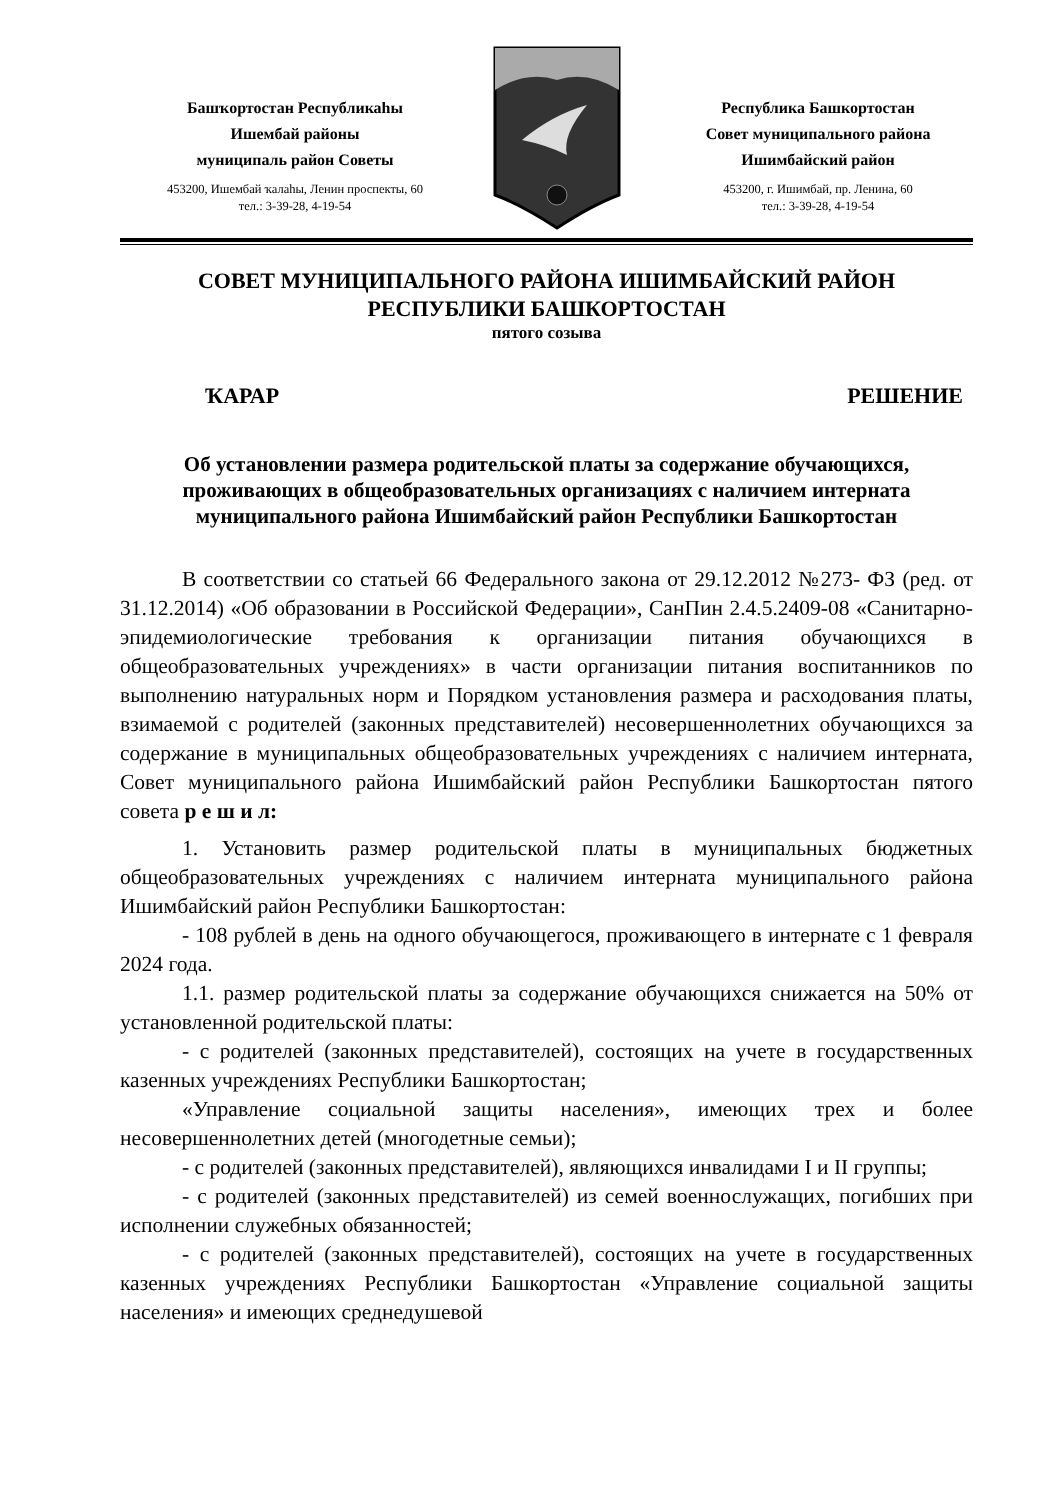Башҡортостан Республикаһы
Ишембай районы
муниципаль район Советы
453200, Ишембай ҡалаһы, Ленин проспекты, 60
тел.: 3-39-28, 4-19-54
Республика Башкортостан
Совет муниципального района
Ишимбайский район
453200, г. Ишимбай, пр. Ленина, 60
тел.: 3-39-28, 4-19-54
СОВЕТ МУНИЦИПАЛЬНОГО РАЙОНА ИШИМБАЙСКИЙ РАЙОН
РЕСПУБЛИКИ БАШКОРТОСТАН
пятого созыва
ҠАРАР РЕШЕНИЕ
Об установлении размера родительской платы за содержание обучающихся, проживающих в общеобразовательных организациях с наличием интерната муниципального района Ишимбайский район Республики Башкортостан
В соответствии со статьей 66 Федерального закона от 29.12.2012 №273- ФЗ (ред. от 31.12.2014) «Об образовании в Российской Федерации», СанПин 2.4.5.2409-08 «Санитарно-эпидемиологические требования к организации питания обучающихся в общеобразовательных учреждениях» в части организации питания воспитанников по выполнению натуральных норм и Порядком установления размера и расходования платы, взимаемой с родителей (законных представителей) несовершеннолетних обучающихся за содержание в муниципальных общеобразовательных учреждениях с наличием интерната, Совет муниципального района Ишимбайский район Республики Башкортостан пятого совета р е ш и л:
1. Установить размер родительской платы в муниципальных бюджетных общеобразовательных учреждениях с наличием интерната муниципального района Ишимбайский район Республики Башкортостан:
- 108 рублей в день на одного обучающегося, проживающего в интернате с 1 февраля 2024 года.
1.1. размер родительской платы за содержание обучающихся снижается на 50% от установленной родительской платы:
- с родителей (законных представителей), состоящих на учете в государственных казенных учреждениях Республики Башкортостан;
«Управление социальной защиты населения», имеющих трех и более несовершеннолетних детей (многодетные семьи);
- с родителей (законных представителей), являющихся инвалидами I и II группы;
- с родителей (законных представителей) из семей военнослужащих, погибших при исполнении служебных обязанностей;
- с родителей (законных представителей), состоящих на учете в государственных казенных учреждениях Республики Башкортостан «Управление социальной защиты населения» и имеющих среднедушевой